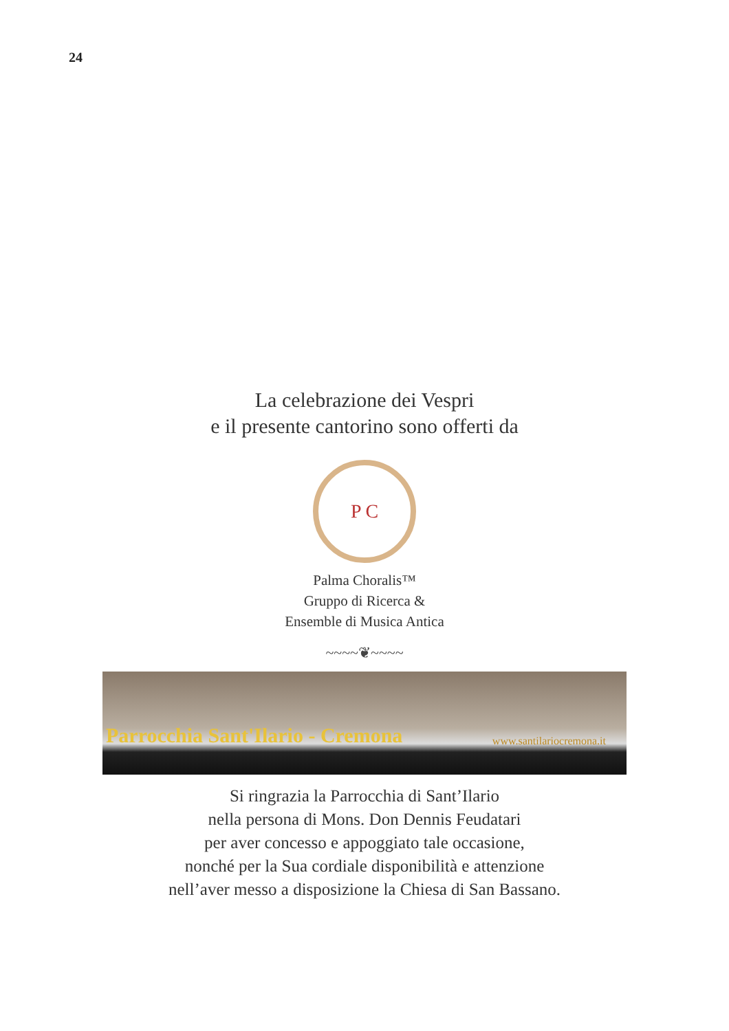24
La celebrazione dei Vespri
e il presente cantorino sono offerti da
P C
Palma Choralis™
Gruppo di Ricerca &
Ensemble di Musica Antica
~~~~❦~~~~
Parrocchia Sant'Ilario - Cremona www.santilariocremona.it
Si ringrazia la Parrocchia di Sant’Ilario
nella persona di Mons. Don Dennis Feudatari
per aver concesso e appoggiato tale occasione,
nonché per la Sua cordiale disponibilità e attenzione
nell’aver messo a disposizione la Chiesa di San Bassano.